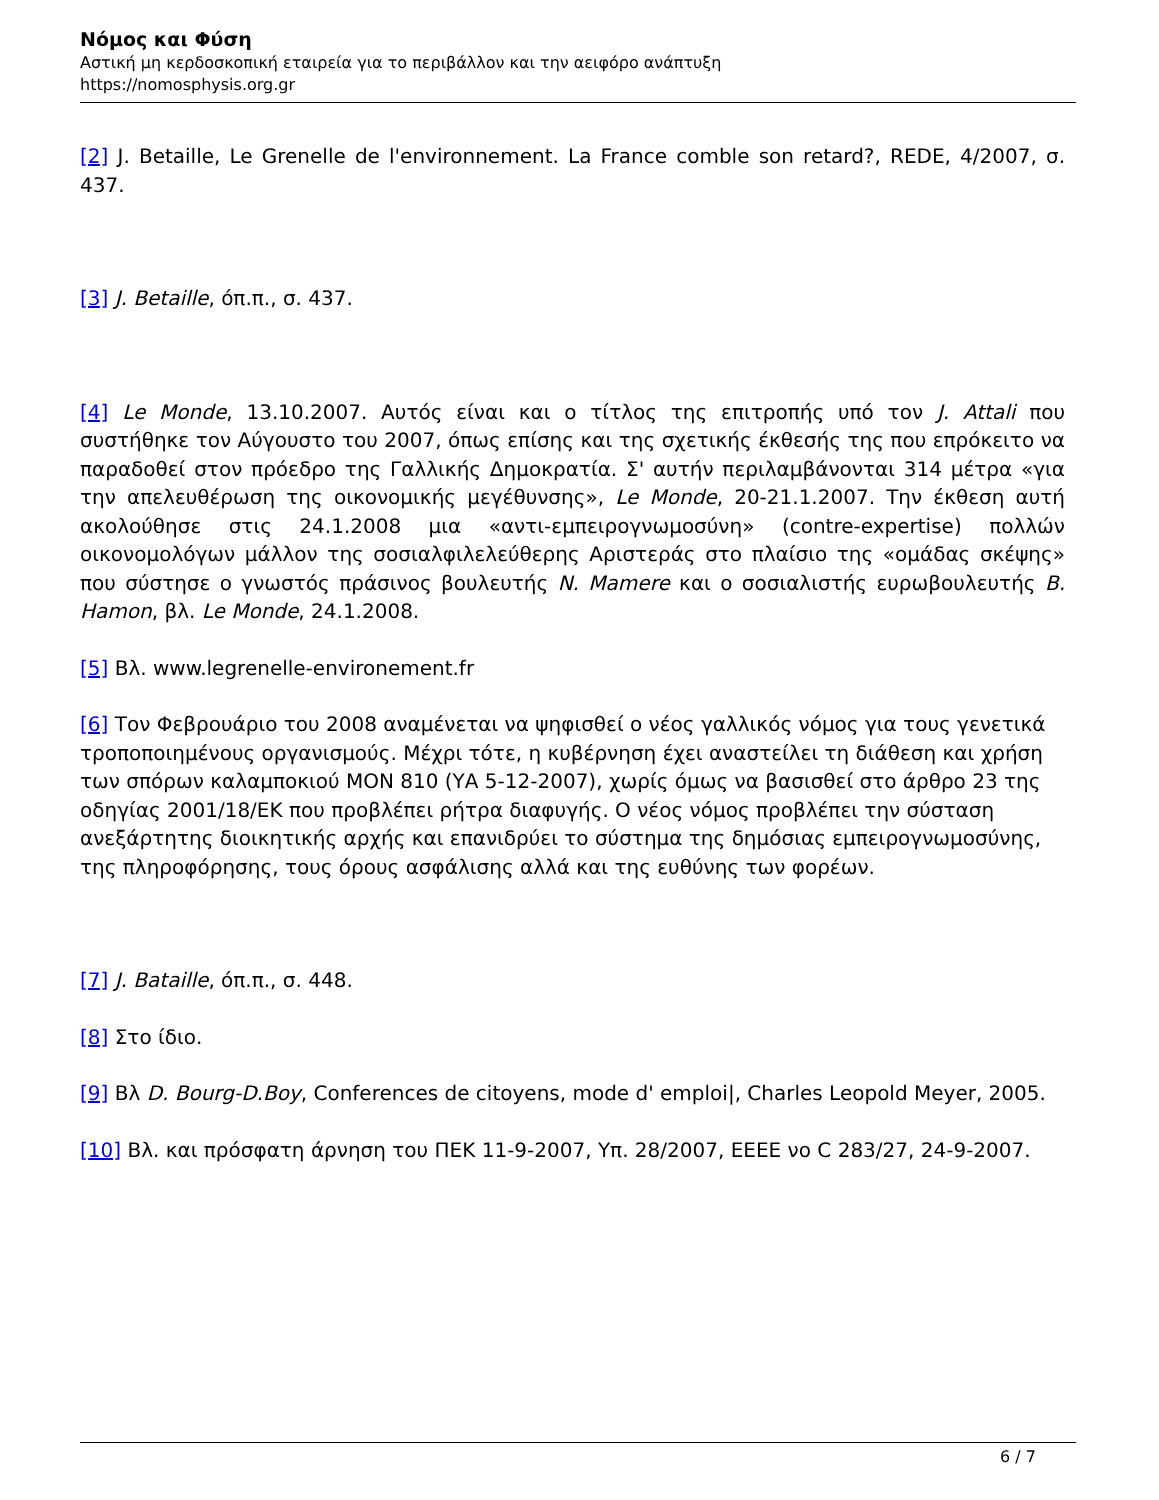Νόμος και Φύση
Αστική μη κερδοσκοπική εταιρεία για το περιβάλλον και την αειφόρο ανάπτυξη
https://nomosphysis.org.gr
[2] J. Betaille, Le Grenelle de l'environnement. La France comble son retard?, REDE, 4/2007, σ. 437.
[3] J. Betaille, όπ.π., σ. 437.
[4] Le Monde, 13.10.2007. Αυτός είναι και ο τίτλος της επιτροπής υπό τον J. Attali που συστήθηκε τον Αύγουστο του 2007, όπως επίσης και της σχετικής έκθεσής της που επρόκειτο να παραδοθεί στον πρόεδρο της Γαλλικής Δημοκρατία. Σ' αυτήν περιλαμβάνονται 314 μέτρα «για την απελευθέρωση της οικονομικής μεγέθυνσης», Le Monde, 20-21.1.2007. Την έκθεση αυτή ακολούθησε στις 24.1.2008 μια «αντι-εμπειρογνωμοσύνη» (contre-expertise) πολλών οικονομολόγων μάλλον της σοσιαλφιλελεύθερης Αριστεράς στο πλαίσιο της «ομάδας σκέψης» που σύστησε ο γνωστός πράσινος βουλευτής N. Mamere και ο σοσιαλιστής ευρωβουλευτής B. Hamon, βλ. Le Monde, 24.1.2008.
[5] Βλ. www.legrenelle-environement.fr
[6] Τον Φεβρουάριο του 2008 αναμένεται να ψηφισθεί ο νέος γαλλικός νόμος για τους γενετικά τροποποιημένους οργανισμούς. Μέχρι τότε, η κυβέρνηση έχει αναστείλει τη διάθεση και χρήση των σπόρων καλαμποκιού MON 810 (ΥΑ 5-12-2007), χωρίς όμως να βασισθεί στο άρθρο 23 της οδηγίας 2001/18/ΕΚ που προβλέπει ρήτρα διαφυγής. Ο νέος νόμος προβλέπει την σύσταση ανεξάρτητης διοικητικής αρχής και επανιδρύει το σύστημα της δημόσιας εμπειρογνωμοσύνης, της πληροφόρησης, τους όρους ασφάλισης αλλά και της ευθύνης των φορέων.
[7] J. Bataille, όπ.π., σ. 448.
[8] Στο ίδιο.
[9] Βλ D. Bourg-D.Boy, Conferences de citoyens, mode d' emploi|, Charles Leopold Meyer, 2005.
[10] Βλ. και πρόσφατη άρνηση του ΠΕΚ 11-9-2007, Υπ. 28/2007, ΕΕΕΕ νο C 283/27, 24-9-2007.
6 / 7